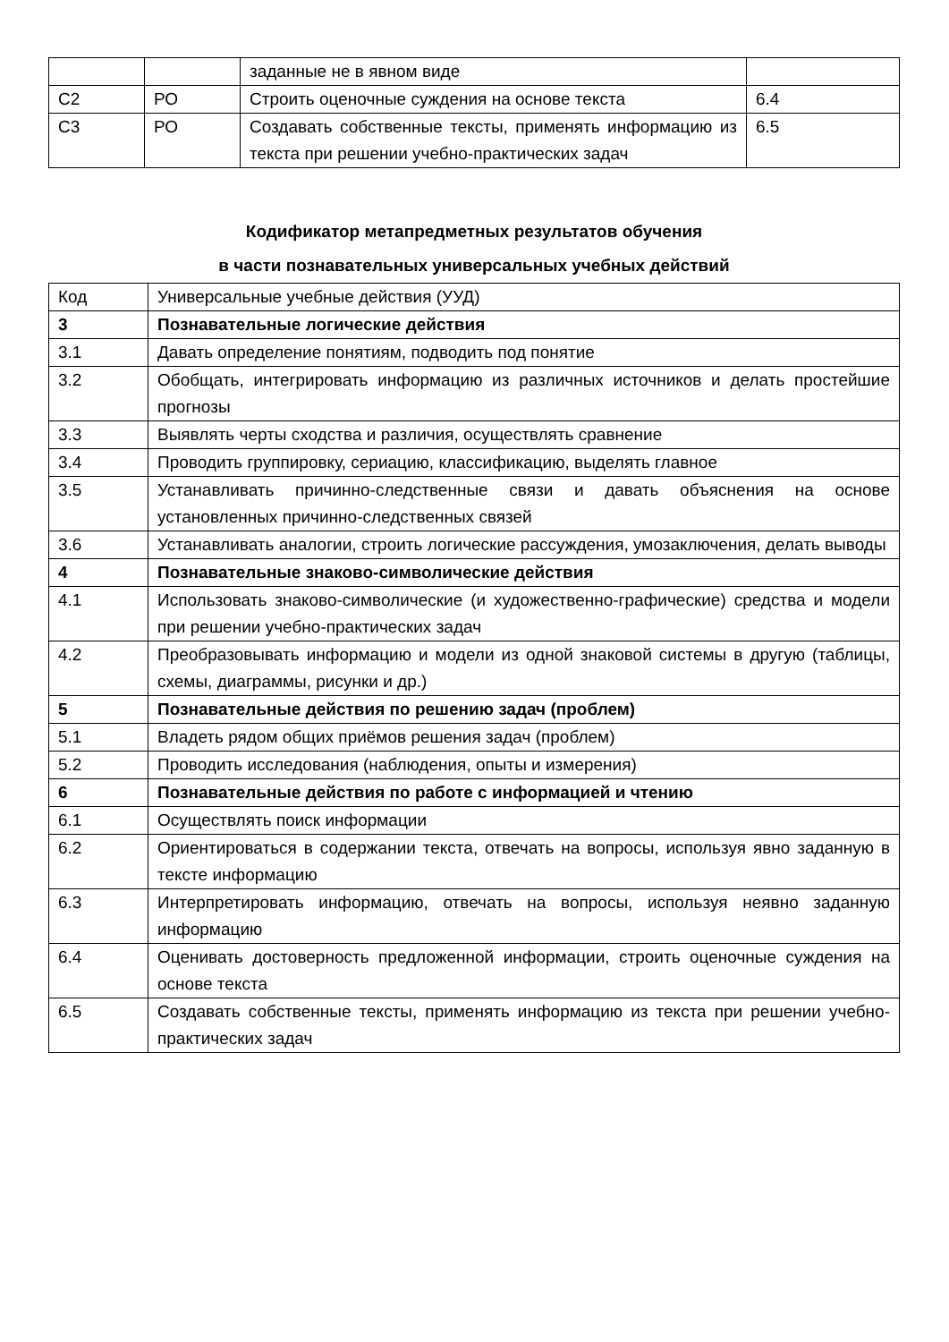| | | заданные не в явном виде | |
| С2 | РО | Строить оценочные суждения на основе текста | 6.4 |
| С3 | РО | Создавать собственные тексты, применять информацию из текста при решении учебно-практических задач | 6.5 |
Кодификатор метапредметных результатов обучения
в части познавательных универсальных учебных действий
| Код | Универсальные учебные действия (УУД) |
| 3 | Познавательные логические действия |
| 3.1 | Давать определение понятиям, подводить под понятие |
| 3.2 | Обобщать, интегрировать информацию из различных источников и делать простейшие прогнозы |
| 3.3 | Выявлять черты сходства и различия, осуществлять сравнение |
| 3.4 | Проводить группировку, сериацию, классификацию, выделять главное |
| 3.5 | Устанавливать причинно-следственные связи и давать объяснения на основе установленных причинно-следственных связей |
| 3.6 | Устанавливать аналогии, строить логические рассуждения, умозаключения, делать выводы |
| 4 | Познавательные знаково-символические действия |
| 4.1 | Использовать знаково-символические (и художественно-графические) средства и модели при решении учебно-практических задач |
| 4.2 | Преобразовывать информацию и модели из одной знаковой системы в другую (таблицы, схемы, диаграммы, рисунки и др.) |
| 5 | Познавательные действия по решению задач (проблем) |
| 5.1 | Владеть рядом общих приёмов решения задач (проблем) |
| 5.2 | Проводить исследования (наблюдения, опыты и измерения) |
| 6 | Познавательные действия по работе с информацией и чтению |
| 6.1 | Осуществлять поиск информации |
| 6.2 | Ориентироваться в содержании текста, отвечать на вопросы, используя явно заданную в тексте информацию |
| 6.3 | Интерпретировать информацию, отвечать на вопросы, используя неявно заданную информацию |
| 6.4 | Оценивать достоверность предложенной информации, строить оценочные суждения на основе текста |
| 6.5 | Создавать собственные тексты, применять информацию из текста при решении учебно-практических задач |